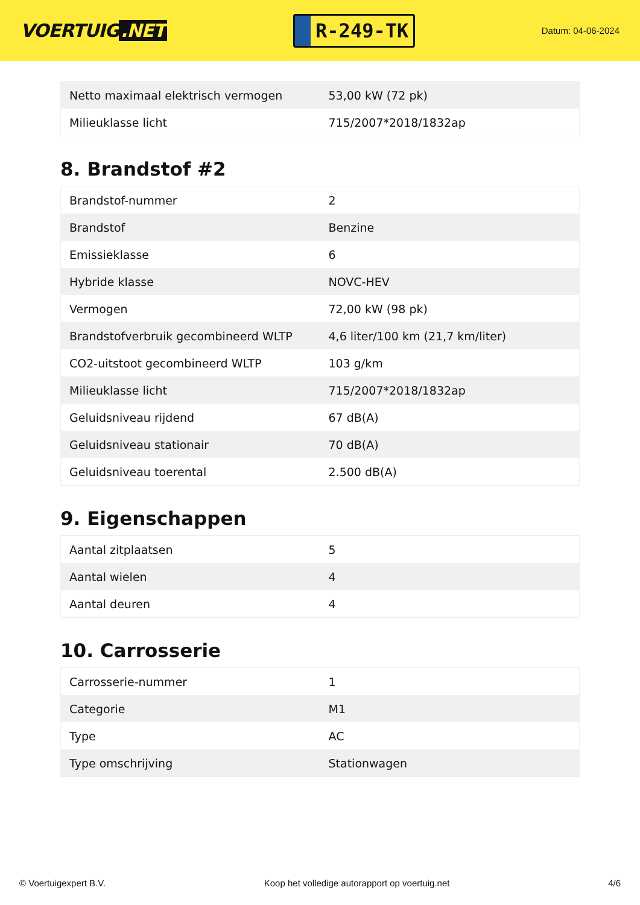VOERTUIG.NET
R-249-TK
Datum: 04-06-2024
| Netto maximaal elektrisch vermogen | 53,00 kW (72 pk) |
| Milieuklasse licht | 715/2007*2018/1832ap |
8. Brandstof #2
| Brandstof-nummer | 2 |
| Brandstof | Benzine |
| Emissieklasse | 6 |
| Hybride klasse | NOVC-HEV |
| Vermogen | 72,00 kW (98 pk) |
| Brandstofverbruik gecombineerd WLTP | 4,6 liter/100 km (21,7 km/liter) |
| CO2-uitstoot gecombineerd WLTP | 103 g/km |
| Milieuklasse licht | 715/2007*2018/1832ap |
| Geluidsniveau rijdend | 67 dB(A) |
| Geluidsniveau stationair | 70 dB(A) |
| Geluidsniveau toerental | 2.500 dB(A) |
9. Eigenschappen
| Aantal zitplaatsen | 5 |
| Aantal wielen | 4 |
| Aantal deuren | 4 |
10. Carrosserie
| Carrosserie-nummer | 1 |
| Categorie | M1 |
| Type | AC |
| Type omschrijving | Stationwagen |
© Voertuigexpert B.V. Koop het volledige autorapport op voertuig.net 4/6